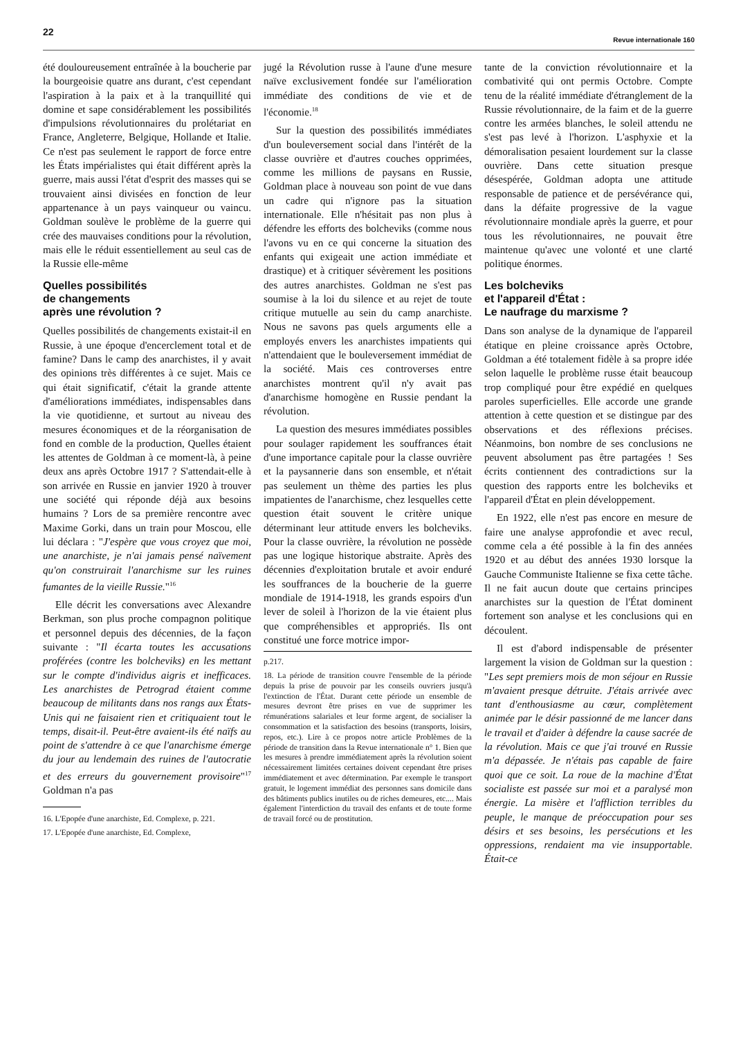22
Revue internationale 160
été douloureusement entraînée à la boucherie par la bourgeoisie quatre ans durant, c'est cependant l'aspiration à la paix et à la tranquillité qui domine et sape considérablement les possibilités d'impulsions révolutionnaires du prolétariat en France, Angleterre, Belgique, Hollande et Italie. Ce n'est pas seulement le rapport de force entre les États impérialistes qui était différent après la guerre, mais aussi l'état d'esprit des masses qui se trouvaient ainsi divisées en fonction de leur appartenance à un pays vainqueur ou vaincu. Goldman soulève le problème de la guerre qui crée des mauvaises conditions pour la révolution, mais elle le réduit essentiellement au seul cas de la Russie elle-même
Quelles possibilités
de changements
après une révolution ?
Quelles possibilités de changements existait-il en Russie, à une époque d'encerclement total et de famine? Dans le camp des anarchistes, il y avait des opinions très différentes à ce sujet. Mais ce qui était significatif, c'était la grande attente d'améliorations immédiates, indispensables dans la vie quotidienne, et surtout au niveau des mesures économiques et de la réorganisation de fond en comble de la production, Quelles étaient les attentes de Goldman à ce moment-là, à peine deux ans après Octobre 1917 ? S'attendait-elle à son arrivée en Russie en janvier 1920 à trouver une société qui réponde déjà aux besoins humains ? Lors de sa première rencontre avec Maxime Gorki, dans un train pour Moscou, elle lui déclara : "J'espère que vous croyez que moi, une anarchiste, je n'ai jamais pensé naïvement qu'on construirait l'anarchisme sur les ruines fumantes de la vieille Russie."<sup>16</sup>
Elle décrit les conversations avec Alexandre Berkman, son plus proche compagnon politique et personnel depuis des décennies, de la façon suivante : "Il écarta toutes les accusations proférées (contre les bolcheviks) en les mettant sur le compte d'individus aigris et inefficaces. Les anarchistes de Petrograd étaient comme beaucoup de militants dans nos rangs aux États-Unis qui ne faisaient rien et critiquaient tout le temps, disait-il. Peut-être avaient-ils été naïfs au point de s'attendre à ce que l'anarchisme émerge du jour au lendemain des ruines de l'autocratie et des erreurs du gouvernement provisoire"<sup>17</sup> Goldman n'a pas
16. L'Epopée d'une anarchiste, Ed. Complexe, p. 221.
17. L'Epopée d'une anarchiste, Ed. Complexe,
jugé la Révolution russe à l'aune d'une mesure naïve exclusivement fondée sur l'amélioration immédiate des conditions de vie et de l'économie.<sup>18</sup>
Sur la question des possibilités immédiates d'un bouleversement social dans l'intérêt de la classe ouvrière et d'autres couches opprimées, comme les millions de paysans en Russie, Goldman place à nouveau son point de vue dans un cadre qui n'ignore pas la situation internationale. Elle n'hésitait pas non plus à défendre les efforts des bolcheviks (comme nous l'avons vu en ce qui concerne la situation des enfants qui exigeait une action immédiate et drastique) et à critiquer sévèrement les positions des autres anarchistes. Goldman ne s'est pas soumise à la loi du silence et au rejet de toute critique mutuelle au sein du camp anarchiste. Nous ne savons pas quels arguments elle a employés envers les anarchistes impatients qui n'attendaient que le bouleversement immédiat de la société. Mais ces controverses entre anarchistes montrent qu'il n'y avait pas d'anarchisme homogène en Russie pendant la révolution.
La question des mesures immédiates possibles pour soulager rapidement les souffrances était d'une importance capitale pour la classe ouvrière et la paysannerie dans son ensemble, et n'était pas seulement un thème des parties les plus impatientes de l'anarchisme, chez lesquelles cette question était souvent le critère unique déterminant leur attitude envers les bolcheviks. Pour la classe ouvrière, la révolution ne possède pas une logique historique abstraite. Après des décennies d'exploitation brutale et avoir enduré les souffrances de la boucherie de la guerre mondiale de 1914-1918, les grands espoirs d'un lever de soleil à l'horizon de la vie étaient plus que compréhensibles et appropriés. Ils ont constitué une force motrice impor-
p.217.
18. La période de transition couvre l'ensemble de la période depuis la prise de pouvoir par les conseils ouvriers jusqu'à l'extinction de l'État. Durant cette période un ensemble de mesures devront être prises en vue de supprimer les rémunérations salariales et leur forme argent, de socialiser la consommation et la satisfaction des besoins (transports, loisirs, repos, etc.). Lire à ce propos notre article Problèmes de la période de transition dans la Revue internationale n° 1. Bien que les mesures à prendre immédiatement après la révolution soient nécessairement limitées certaines doivent cependant être prises immédiatement et avec détermination. Par exemple le transport gratuit, le logement immédiat des personnes sans domicile dans des bâtiments publics inutiles ou de riches demeures, etc.... Mais également l'interdiction du travail des enfants et de toute forme de travail forcé ou de prostitution.
tante de la conviction révolutionnaire et la combativité qui ont permis Octobre. Compte tenu de la réalité immédiate d'étranglement de la Russie révolutionnaire, de la faim et de la guerre contre les armées blanches, le soleil attendu ne s'est pas levé à l'horizon. L'asphyxie et la démoralisation pesaient lourdement sur la classe ouvrière. Dans cette situation presque désespérée, Goldman adopta une attitude responsable de patience et de persévérance qui, dans la défaite progressive de la vague révolutionnaire mondiale après la guerre, et pour tous les révolutionnaires, ne pouvait être maintenue qu'avec une volonté et une clarté politique énormes.
Les bolcheviks
et l'appareil d'État :
Le naufrage du marxisme ?
Dans son analyse de la dynamique de l'appareil étatique en pleine croissance après Octobre, Goldman a été totalement fidèle à sa propre idée selon laquelle le problème russe était beaucoup trop compliqué pour être expédié en quelques paroles superficielles. Elle accorde une grande attention à cette question et se distingue par des observations et des réflexions précises. Néanmoins, bon nombre de ses conclusions ne peuvent absolument pas être partagées ! Ses écrits contiennent des contradictions sur la question des rapports entre les bolcheviks et l'appareil d'État en plein développement.
En 1922, elle n'est pas encore en mesure de faire une analyse approfondie et avec recul, comme cela a été possible à la fin des années 1920 et au début des années 1930 lorsque la Gauche Communiste Italienne se fixa cette tâche. Il ne fait aucun doute que certains principes anarchistes sur la question de l'État dominent fortement son analyse et les conclusions qui en découlent.
Il est d'abord indispensable de présenter largement la vision de Goldman sur la question : "Les sept premiers mois de mon séjour en Russie m'avaient presque détruite. J'étais arrivée avec tant d'enthousiasme au cœur, complètement animée par le désir passionné de me lancer dans le travail et d'aider à défendre la cause sacrée de la révolution. Mais ce que j'ai trouvé en Russie m'a dépassée. Je n'étais pas capable de faire quoi que ce soit. La roue de la machine d'État socialiste est passée sur moi et a paralysé mon énergie. La misère et l'affliction terribles du peuple, le manque de préoccupation pour ses désirs et ses besoins, les persécutions et les oppressions, rendaient ma vie insupportable. Était-ce